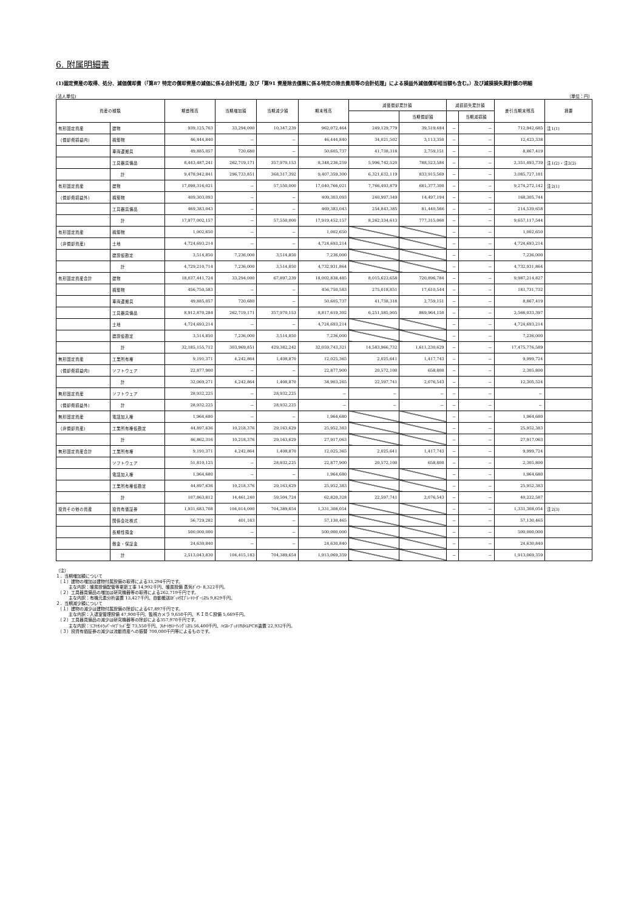6. 附属明細書
(1)固定資産の取得、処分、減価償却費（「第87 特定の償却資産の減価に係る会計処理」及び「第91 資産除去債務に係る特定の除去費用等の会計処理」による損益外減価償却相当額も含む。）及び減損損失累計額の明細
(法人単位) （単位：円）
| 資産の種類 | | 期首残高 | 当期増加額 | 当期減少額 | 期末残高 | 減価償却累計額 | | 減損損失累計額 | | 差引当期末残高 | 摘要 |
| --- | --- | --- | --- | --- | --- | --- | --- | --- | --- | --- | --- |
| | | | | | | | 当期償却額 | | 当期減損額 | | |
| 有形固定資産 | 建物 | 939,125,703 | 33,294,000 | 10,347,239 | 962,072,464 | 249,129,779 | 39,519,484 | － | － | 712,942,685 | 注1(1) |
| （償却費損益内） | 構築物 | 46,444,840 | － | － | 46,444,840 | 34,021,502 | 3,113,350 | － | － | 12,423,338 | |
| | 車両運搬具 | 49,885,057 | 720,680 | － | 50,605,737 | 41,738,318 | 2,759,151 | － | － | 8,867,419 | |
| | 工具器具備品 | 8,443,487,241 | 262,719,171 | 357,970,153 | 8,348,236,259 | 5,996,742,520 | 788,523,584 | － | － | 2,351,493,739 | 注1(2)・注2(2) |
| | 計 | 9,478,942,841 | 296,733,851 | 368,317,392 | 9,407,359,300 | 6,321,632,119 | 833,915,569 | － | － | 3,085,727,181 | |
| 有形固定資産 | 建物 | 17,098,316,021 | － | 57,550,000 | 17,040,766,021 | 7,766,493,879 | 681,377,300 | － | － | 9,274,272,142 | 注2(1) |
| （償却費損益外） | 構築物 | 409,303,093 | － | － | 409,303,093 | 240,997,349 | 14,497,194 | － | － | 168,305,744 | |
| | 工具器具備品 | 469,383,043 | － | － | 469,383,043 | 254,843,385 | 81,440,566 | － | － | 214,539,658 | |
| | 計 | 17,977,002,157 | － | 57,550,000 | 17,919,452,157 | 8,262,334,613 | 777,315,060 | － | － | 9,657,117,544 | |
| 有形固定資産 | 構築物 | 1,002,650 | － | － | 1,002,650 | | | － | － | 1,002,650 | |
| （非償却資産） | 土地 | 4,724,693,214 | － | － | 4,724,693,214 | | | － | － | 4,724,693,214 | |
| | 建設仮勘定 | 3,514,850 | 7,236,000 | 3,514,850 | 7,236,000 | | | － | － | 7,236,000 | |
| | 計 | 4,729,210,714 | 7,236,000 | 3,514,850 | 4,732,931,864 | | | － | － | 4,732,931,864 | |
| 有形固定資産合計 | 建物 | 18,037,441,724 | 33,294,000 | 67,897,239 | 18,002,838,485 | 8,015,623,658 | 720,896,784 | － | － | 9,987,214,827 | |
| | 構築物 | 456,750,583 | － | － | 456,750,583 | 275,018,851 | 17,610,544 | － | － | 181,731,732 | |
| | 車両運搬具 | 49,885,057 | 720,680 | － | 50,605,737 | 41,738,318 | 2,759,151 | － | － | 8,867,419 | |
| | 工具器具備品 | 8,912,870,284 | 262,719,171 | 357,970,153 | 8,817,619,302 | 6,251,585,905 | 869,964,150 | － | － | 2,566,033,397 | |
| | 土地 | 4,724,693,214 | － | － | 4,724,693,214 | | | － | － | 4,724,693,214 | |
| | 建設仮勘定 | 3,514,850 | 7,236,000 | 3,514,850 | 7,236,000 | | | － | － | 7,236,000 | |
| | 計 | 32,185,155,712 | 303,969,851 | 429,382,242 | 32,059,743,321 | 14,583,966,732 | 1,611,230,629 | － | － | 17,475,776,589 | |
| 無形固定資産 | 工業所有権 | 9,191,371 | 4,242,864 | 1,408,870 | 12,025,365 | 2,025,641 | 1,417,743 | － | － | 9,999,724 | |
| （償却費損益内） | ソフトウェア | 22,877,900 | － | － | 22,877,900 | 20,572,100 | 658,800 | － | － | 2,305,800 | |
| | 計 | 32,069,271 | 4,242,864 | 1,408,870 | 34,903,265 | 22,597,741 | 2,076,543 | － | － | 12,305,524 | |
| 無形固定資産 | ソフトウェア | 28,932,225 | － | 28,932,225 | － | － | － | － | － | － | |
| （償却費損益外） | 計 | 28,932,225 | － | 28,932,225 | － | － | － | － | － | － | |
| 無形固定資産 | 電話加入権 | 1,964,680 | － | － | 1,964,680 | | | － | － | 1,964,680 | |
| （非償却資産） | 工業所有権仮勘定 | 44,897,636 | 10,218,376 | 29,163,629 | 25,952,383 | | | － | － | 25,952,383 | |
| | 計 | 46,862,316 | 10,218,376 | 29,163,629 | 27,917,063 | | | － | － | 27,917,063 | |
| 無形固定資産合計 | 工業所有権 | 9,191,371 | 4,242,864 | 1,408,870 | 12,025,365 | 2,025,641 | 1,417,743 | － | － | 9,999,724 | |
| | ソフトウェア | 51,810,125 | － | 28,932,225 | 22,877,900 | 20,572,100 | 658,800 | － | － | 2,305,800 | |
| | 電話加入権 | 1,964,680 | － | － | 1,964,680 | | | － | － | 1,964,680 | |
| | 工業所有権仮勘定 | 44,897,636 | 10,218,376 | 29,163,629 | 25,952,383 | | | － | － | 25,952,383 | |
| | 計 | 107,863,812 | 14,461,240 | 59,504,724 | 62,820,328 | 22,597,741 | 2,076,543 | － | － | 40,222,587 | |
| 投資その他の資産 | 投資有価証券 | 1,931,683,708 | 104,014,000 | 704,389,654 | 1,331,308,054 | | | － | － | 1,331,308,054 | 注2(3) |
| | 関係会社株式 | 56,729,282 | 401,183 | － | 57,130,465 | | | － | － | 57,130,465 | |
| | 長期性預金 | 500,000,000 | － | － | 500,000,000 | | | － | － | 500,000,000 | |
| | 敷金・保証金 | 24,630,840 | － | － | 24,630,840 | | | － | － | 24,630,840 | |
| | 計 | 2,513,043,830 | 104,415,183 | 704,389,654 | 1,913,069,359 | | | － | － | 1,913,069,359 | |
（注）
１．当期増加額について
　（１）建物の増加は建物付属設備の取得による33,294千円です。
　　　主な内訳：暖房設備配管等更新工事 14,992千円、暖房設備 蒸気ﾎﾞｲﾗｰ 8,322千円。
　（２）工具器具備品の増加は研究機器等の取得による262,719千円です。
　　　主な内訳：有機元素分析装置 13,427千円、自動搬送ﾛﾎﾞｯﾄ付ﾌﾟﾚｰﾄﾘｰﾀﾞｰｼｽﾃﾑ 9,829千円。
２．当期減少額について
　（１）建物の減少は建物付属設備の除却による67,897千円です。
　　　主な内訳：入退室管理設備 47,900千円、監視カメラ 9,650千円、ＫＩＢＣ設備 5,669千円。
　（２）工具器具備品の減少は研究機器等の除却による357,970千円です。
　　　主な内訳：ﾘﾆｱｲｵﾝﾄﾗｯﾊﾟｰﾊｲﾌﾞﾘｯﾄﾞ型 73,550千円、ﾌﾙｵｰﾄｾﾙｿｰﾃｨﾝｸﾞｼｽﾃﾑ 56,400千円、ﾊｲｽﾙｰﾌﾟｯﾄﾘｱﾙﾀｲﾑPCR装置 22,932千円。
　（３）投資有価証券の減少は流動資産への振替 700,000千円等によるものです。